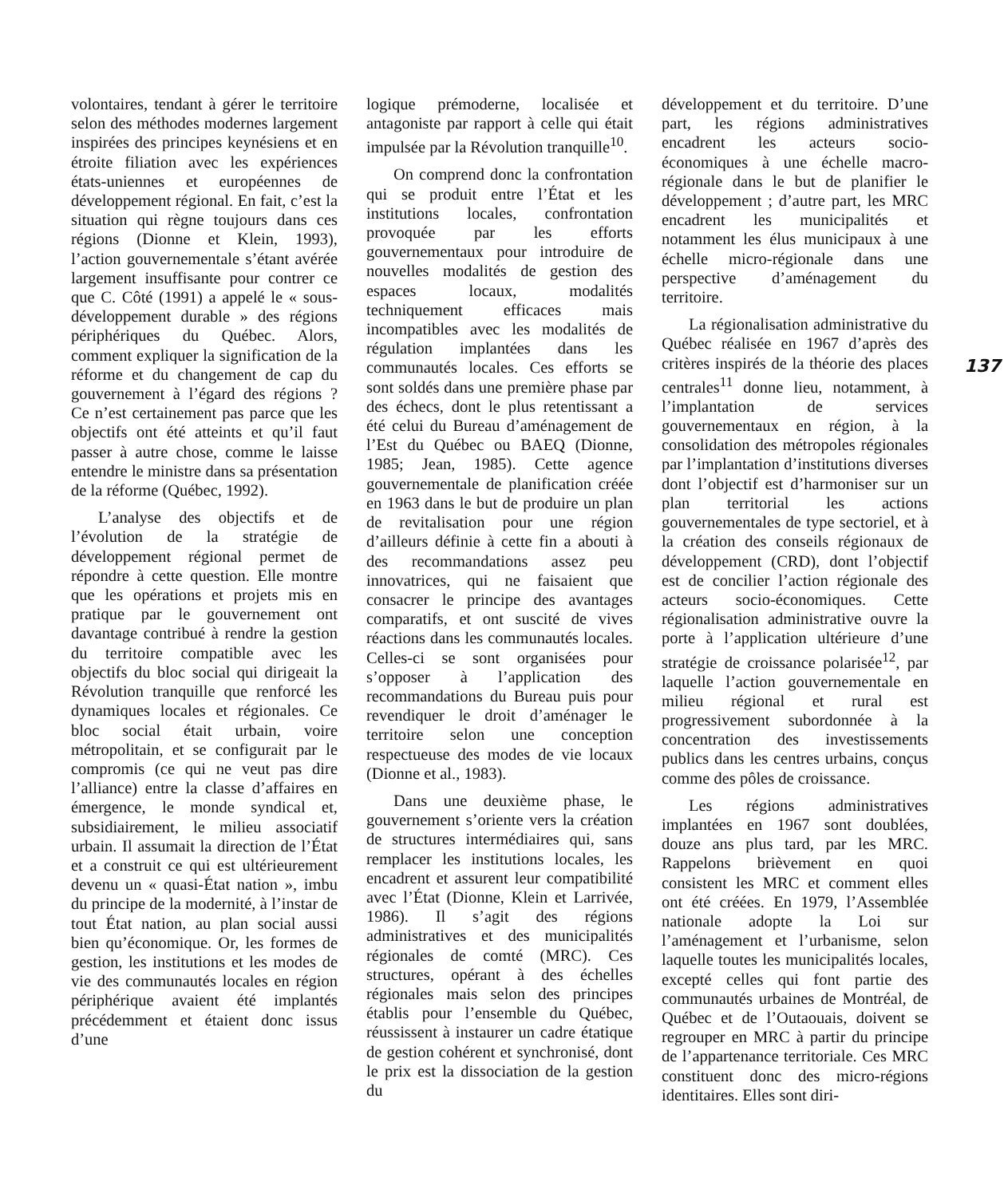volontaires, tendant à gérer le territoire selon des méthodes modernes largement inspirées des principes keynésiens et en étroite filiation avec les expériences états-uniennes et européennes de développement régional. En fait, c’est la situation qui règne toujours dans ces régions (Dionne et Klein, 1993), l’action gouvernementale s’étant avérée largement insuffisante pour contrer ce que C. Côté (1991) a appelé le « sous-développement durable » des régions périphériques du Québec. Alors, comment expliquer la signification de la réforme et du changement de cap du gouvernement à l’égard des régions ? Ce n’est certainement pas parce que les objectifs ont été atteints et qu’il faut passer à autre chose, comme le laisse entendre le ministre dans sa présentation de la réforme (Québec, 1992).
L’analyse des objectifs et de l’évolution de la stratégie de développement régional permet de répondre à cette question. Elle montre que les opérations et projets mis en pratique par le gouvernement ont davantage contribué à rendre la gestion du territoire compatible avec les objectifs du bloc social qui dirigeait la Révolution tranquille que renforcé les dynamiques locales et régionales. Ce bloc social était urbain, voire métropolitain, et se configurait par le compromis (ce qui ne veut pas dire l’alliance) entre la classe d’affaires en émergence, le monde syndical et, subsidiairement, le milieu associatif urbain. Il assumait la direction de l’État et a construit ce qui est ultérieurement devenu un « quasi-État nation », imbu du principe de la modernité, à l’instar de tout État nation, au plan social aussi bien qu’économique. Or, les formes de gestion, les institutions et les modes de vie des communautés locales en région périphérique avaient été implantés précédemment et étaient donc issus d’une
logique prémoderne, localisée et antagoniste par rapport à celle qui était impulsée par la Révolution tranquille<sup>10</sup>.
On comprend donc la confrontation qui se produit entre l’État et les institutions locales, confrontation provoquée par les efforts gouvernementaux pour introduire de nouvelles modalités de gestion des espaces locaux, modalités techniquement efficaces mais incompatibles avec les modalités de régulation implantées dans les communautés locales. Ces efforts se sont soldés dans une première phase par des échecs, dont le plus retentissant a été celui du Bureau d’aménagement de l’Est du Québec ou BAEQ (Dionne, 1985; Jean, 1985). Cette agence gouvernementale de planification créée en 1963 dans le but de produire un plan de revitalisation pour une région d’ailleurs définie à cette fin a abouti à des recommandations assez peu innovatrices, qui ne faisaient que consacrer le principe des avantages comparatifs, et ont suscité de vives réactions dans les communautés locales. Celles-ci se sont organisées pour s’opposer à l’application des recommandations du Bureau puis pour revendiquer le droit d’aménager le territoire selon une conception respectueuse des modes de vie locaux (Dionne et al., 1983).
Dans une deuxième phase, le gouvernement s’oriente vers la création de structures intermédiaires qui, sans remplacer les institutions locales, les encadrent et assurent leur compatibilité avec l’État (Dionne, Klein et Larrivée, 1986). Il s’agit des régions administratives et des municipalités régionales de comté (MRC). Ces structures, opérant à des échelles régionales mais selon des principes établis pour l’ensemble du Québec, réussissent à instaurer un cadre étatique de gestion cohérent et synchronisé, dont le prix est la dissociation de la gestion du
développement et du territoire. D’une part, les régions administratives encadrent les acteurs socio-économiques à une échelle macro-régionale dans le but de planifier le développement ; d’autre part, les MRC encadrent les municipalités et notamment les élus municipaux à une échelle micro-régionale dans une perspective d’aménagement du territoire.
La régionalisation administrative du Québec réalisée en 1967 d’après des critères inspirés de la théorie des places centrales<sup>11</sup> donne lieu, notamment, à l’implantation de services gouvernementaux en région, à la consolidation des métropoles régionales par l’implantation d’institutions diverses dont l’objectif est d’harmoniser sur un plan territorial les actions gouvernementales de type sectoriel, et à la création des conseils régionaux de développement (CRD), dont l’objectif est de concilier l’action régionale des acteurs socio-économiques. Cette régionalisation administrative ouvre la porte à l’application ultérieure d’une stratégie de croissance polarisée<sup>12</sup>, par laquelle l’action gouvernementale en milieu régional et rural est progressivement subordonnée à la concentration des investissements publics dans les centres urbains, conçus comme des pôles de croissance.
Les régions administratives implantées en 1967 sont doublées, douze ans plus tard, par les MRC. Rappelons brièvement en quoi consistent les MRC et comment elles ont été créées. En 1979, l’Assemblée nationale adopte la Loi sur l’aménagement et l’urbanisme, selon laquelle toutes les municipalités locales, excepté celles qui font partie des communautés urbaines de Montréal, de Québec et de l’Outaouais, doivent se regrouper en MRC à partir du principe de l’appartenance territoriale. Ces MRC constituent donc des micro-régions identitaires. Elles sont diri-
137